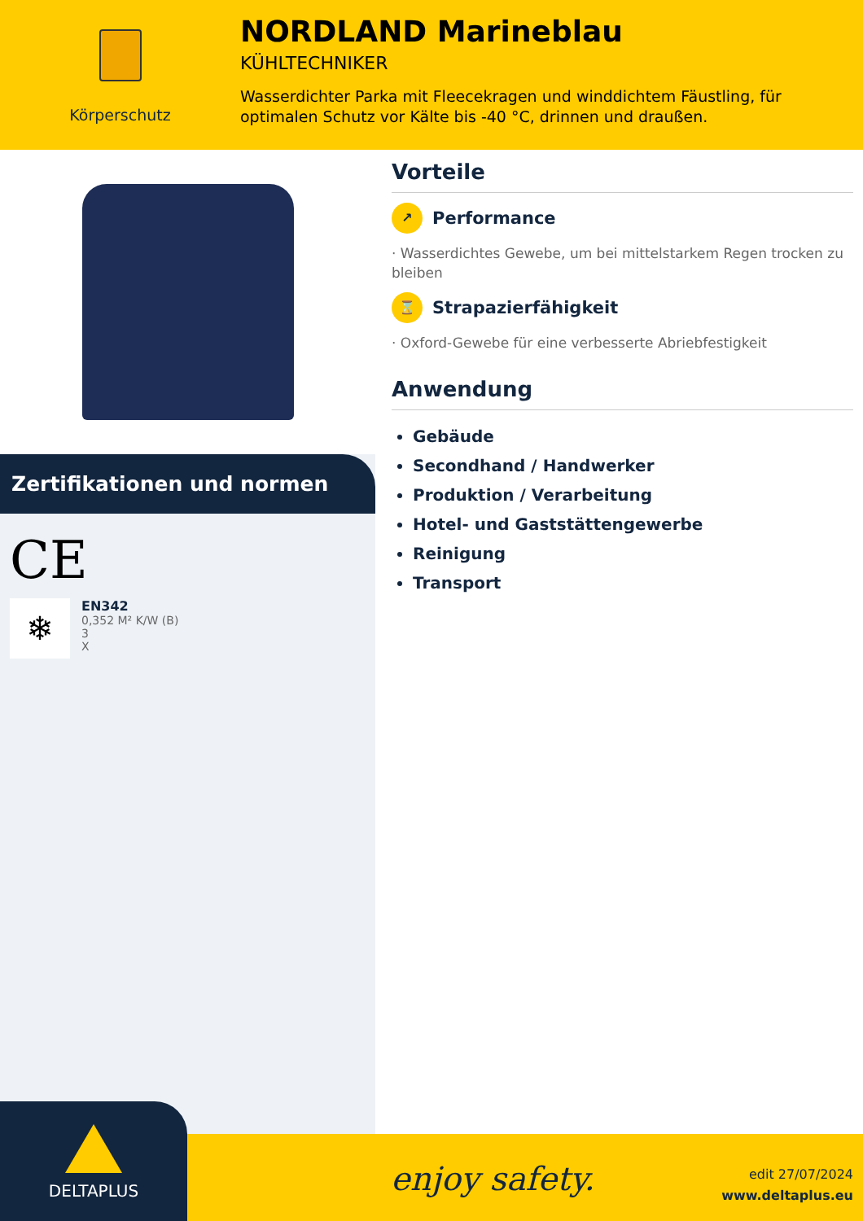Körperschutz
NORDLAND Marineblau
KÜHLTECHNIKER
Wasserdichter Parka mit Fleecekragen und winddichtem Fäustling, für optimalen Schutz vor Kälte bis -40 °C, drinnen und draußen.
Zertifikationen und normen
CE
❄
EN342
0,352 M² K/W (B)
3
X
Vorteile
↗ Performance
· Wasserdichtes Gewebe, um bei mittelstarkem Regen trocken zu bleiben
⌛ Strapazierfähigkeit
· Oxford-Gewebe für eine verbesserte Abriebfestigkeit
Anwendung
Gebäude
Secondhand / Handwerker
Produktion / Verarbeitung
Hotel- und Gaststättengewerbe
Reinigung
Transport
DELTAPLUS
enjoy safety.
edit 27/07/2024
www.deltaplus.eu